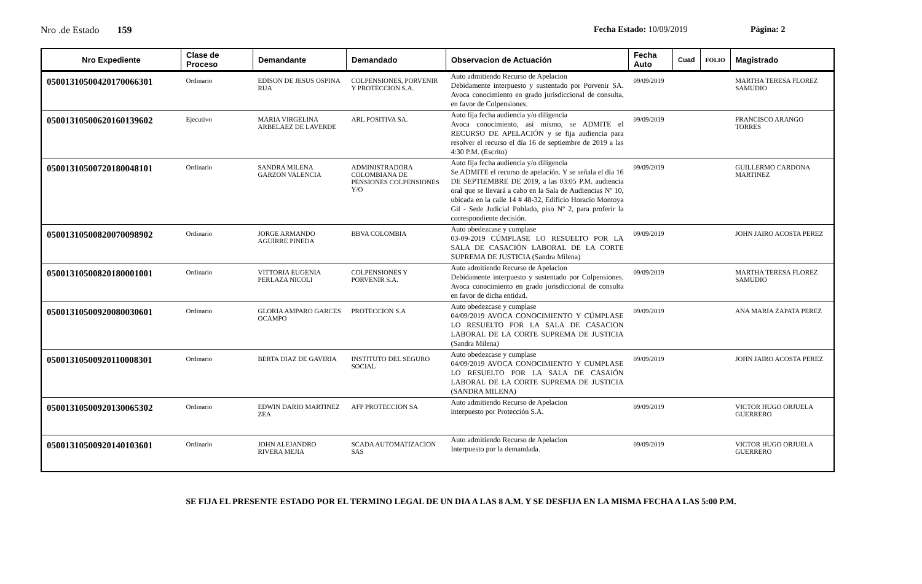Nro .de Estado 159 Fecha Estado: 10/09/2019 Página: 2
| Nro Expediente | Clase de Proceso | Demandante | Demandado | Observacion de Actuación | Fecha Auto | Cuad | FOLIO | Magistrado |
| --- | --- | --- | --- | --- | --- | --- | --- | --- |
| 05001310500420170066301 | Ordinario | EDISON DE JESUS OSPINA RUA | COLPENSIONES, PORVENIR Y PROTECCION S.A. | Auto admitiendo Recurso de Apelacion Debidamente interpuesto y sustentado por Porvenir SA. Avoca conocimiento en grado jurisdiccional de consulta, en favor de Colpensiones. | 09/09/2019 | | | MARTHA TERESA FLOREZ SAMUDIO |
| 05001310500620160139602 | Ejecutivo | MARIA VIRGELINA ARBELAEZ DE LAVERDE | ARL POSITIVA SA. | Auto fija fecha audiencia y/o diligencia Avoca conocimiento, así mismo, se ADMITE el RECURSO DE APELACIÓN y se fija audiencia para resolver el recurso el día 16 de septiembre de 2019 a las 4:30 P.M. (Escrito) | 09/09/2019 | | | FRANCISCO ARANGO TORRES |
| 05001310500720180048101 | Ordinario | SANDRA MILENA GARZON VALENCIA | ADMINISTRADORA COLOMBIANA DE PENSIONES COLPENSIONES Y/O | Auto fija fecha audiencia y/o diligencia Se ADMITE el recurso de apelación. Y se señala el día 16 DE SEPTIEMBRE DE 2019, a las 03:05 P.M. audiencia oral que se llevará a cabo en la Sala de Audiencias Nº 10, ubicada en la calle 14 # 48-32, Edificio Horacio Montoya Gil - Sede Judicial Poblado, piso Nº 2, para proferir la correspondiente decisión. | 09/09/2019 | | | GUILLERMO CARDONA MARTINEZ |
| 05001310500820070098902 | Ordinario | JORGE ARMANDO AGUIRRE PINEDA | BBVA COLOMBIA | Auto obedezcase y cumplase 03-09-2019 CÚMPLASE LO RESUELTO POR LA SALA DE CASACIÓN LABORAL DE LA CORTE SUPREMA DE JUSTICIA (Sandra Milena) | 09/09/2019 | | | JOHN JAIRO ACOSTA PEREZ |
| 05001310500820180001001 | Ordinario | VITTORIA EUGENIA PERLAZA NICOLI | COLPENSIONES Y PORVENIR S.A. | Auto admitiendo Recurso de Apelacion Debidamente interpuesto y sustentado por Colpensiones. Avoca conocimiento en grado jurisdiccional de consulta en favor de dicha entidad. | 09/09/2019 | | | MARTHA TERESA FLOREZ SAMUDIO |
| 05001310500920080030601 | Ordinario | GLORIA AMPARO GARCES OCAMPO | PROTECCION S.A | Auto obedezcase y cumplase 04/09/2019 AVOCA CONOCIMIENTO Y CÚMPLASE LO RESUELTO POR LA SALA DE CASACION LABORAL DE LA CORTE SUPREMA DE JUSTICIA (Sandra Milena) | 09/09/2019 | | | ANA MARIA ZAPATA PEREZ |
| 05001310500920110008301 | Ordinario | BERTA DIAZ DE GAVIRIA | INSTITUTO DEL SEGURO SOCIAL | Auto obedezcase y cumplase 04/09/2019 AVOCA CONOCIMIENTO Y CUMPLASE LO RESUELTO POR LA SALA DE CASAIÓN LABORAL DE LA CORTE SUPREMA DE JUSTICIA (SANDRA MILENA) | 09/09/2019 | | | JOHN JAIRO ACOSTA PEREZ |
| 05001310500920130065302 | Ordinario | EDWIN DARIO MARTINEZ ZEA | AFP PROTECCION SA | Auto admitiendo Recurso de Apelacion interpuesto por Protección S.A. | 09/09/2019 | | | VICTOR HUGO ORJUELA GUERRERO |
| 05001310500920140103601 | Ordinario | JOHN ALEJANDRO RIVERA MEJIA | SCADA AUTOMATIZACION SAS | Auto admitiendo Recurso de Apelacion Interpuesto por la demandada. | 09/09/2019 | | | VICTOR HUGO ORJUELA GUERRERO |
SE FIJA EL PRESENTE ESTADO POR EL TERMINO LEGAL DE UN DIA A LAS 8 A.M. Y SE DESFIJA EN LA MISMA FECHA A LAS 5:00 P.M.